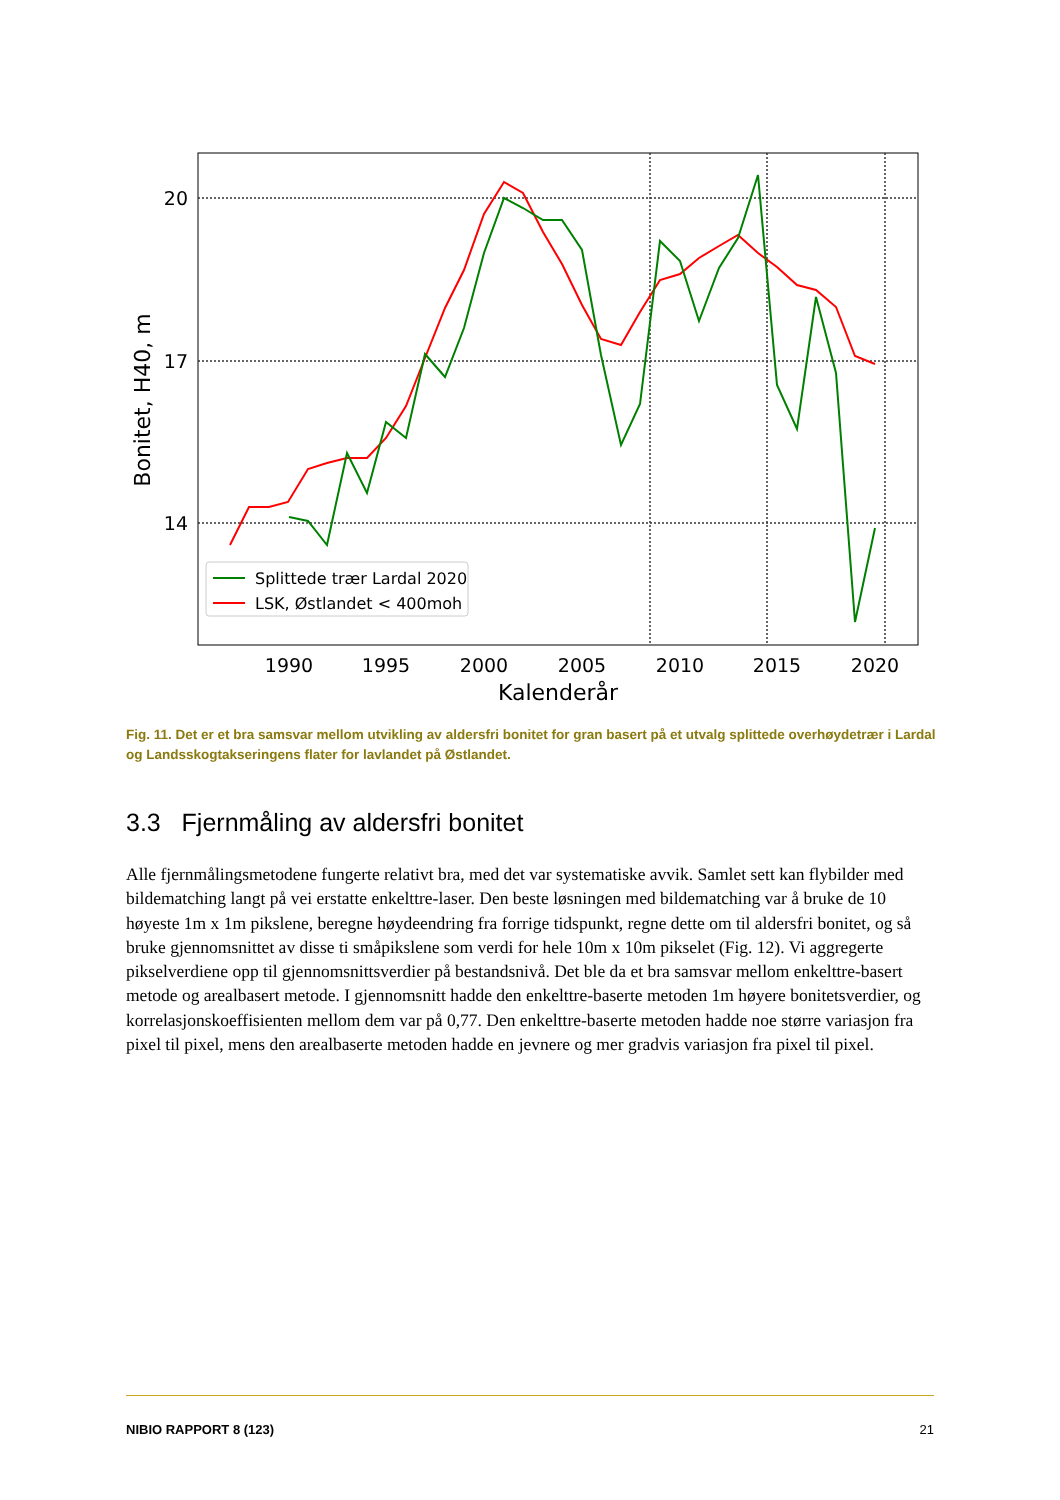20
17
14
1990
1995
2000
2005
2010
2015
2020
Kalenderår
Bonitet, H40, m
Splittede trær Lardal 2020
LSK, Østlandet < 400moh
Fig. 11. Det er et bra samsvar mellom utvikling av aldersfri bonitet for gran basert på et utvalg splittede overhøydetrær i Lardal og Landsskogtakseringens flater for lavlandet på Østlandet.
3.3 Fjernmåling av aldersfri bonitet
Alle fjernmålingsmetodene fungerte relativt bra, med det var systematiske avvik. Samlet sett kan flybilder med bildematching langt på vei erstatte enkelttre-laser. Den beste løsningen med bildematching var å bruke de 10 høyeste 1m x 1m pikslene, beregne høydeendring fra forrige tidspunkt, regne dette om til aldersfri bonitet, og så bruke gjennomsnittet av disse ti småpikslene som verdi for hele 10m x 10m pikselet (Fig. 12). Vi aggregerte pikselverdiene opp til gjennomsnittsverdier på bestandsnivå. Det ble da et bra samsvar mellom enkelttre-basert metode og arealbasert metode. I gjennomsnitt hadde den enkelttre-baserte metoden 1m høyere bonitetsverdier, og korrelasjonskoeffisienten mellom dem var på 0,77. Den enkelttre-baserte metoden hadde noe større variasjon fra pixel til pixel, mens den arealbaserte metoden hadde en jevnere og mer gradvis variasjon fra pixel til pixel.
NIBIO RAPPORT 8 (123) 21